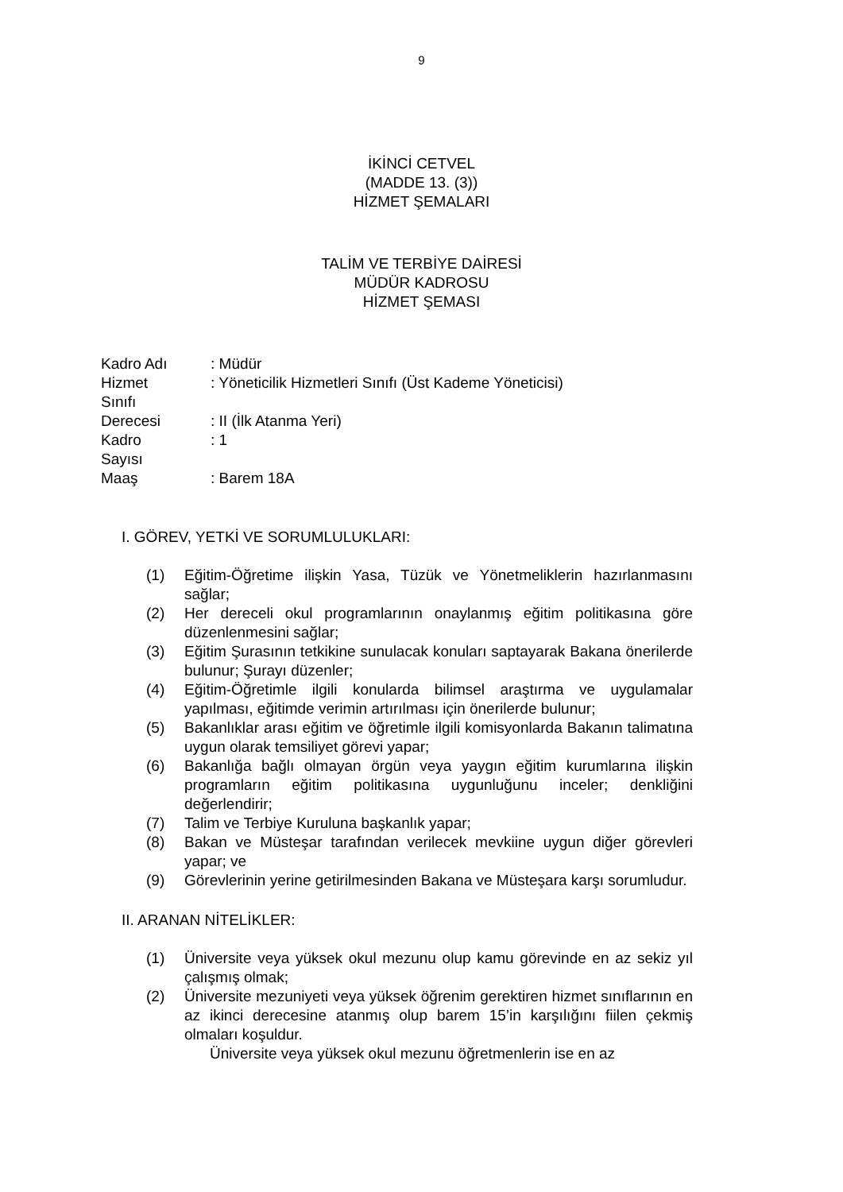9
İKİNCİ CETVEL
(MADDE 13. (3))
HİZMET ŞEMALARI
TALİM VE TERBİYE DAİRESİ
MÜDÜR KADROSU
HİZMET ŞEMASI
| Kadro Adı | : Müdür |
| Hizmet Sınıfı | : Yöneticilik Hizmetleri Sınıfı (Üst Kademe Yöneticisi) |
| Derecesi | : II (İlk Atanma Yeri) |
| Kadro Sayısı | : 1 |
| Maaş | : Barem 18A |
I. GÖREV, YETKİ VE SORUMLULUKLARI:
(1) Eğitim-Öğretime ilişkin Yasa, Tüzük ve Yönetmeliklerin hazırlanmasını sağlar;
(2) Her dereceli okul programlarının onaylanmış eğitim politikasına göre düzenlenmesini sağlar;
(3) Eğitim Şurasının tetkikine sunulacak konuları saptayarak Bakana önerilerde bulunur; Şurayı düzenler;
(4) Eğitim-Öğretimle ilgili konularda bilimsel araştırma ve uygulamalar yapılması, eğitimde verimin artırılması için önerilerde bulunur;
(5) Bakanlıklar arası eğitim ve öğretimle ilgili komisyonlarda Bakanın talimatına uygun olarak temsiliyet görevi yapar;
(6) Bakanlığa bağlı olmayan örgün veya yaygın eğitim kurumlarına ilişkin programların eğitim politikasına uygunluğunu inceler; denkliğini değerlendirir;
(7) Talim ve Terbiye Kuruluna başkanlık yapar;
(8) Bakan ve Müsteşar tarafından verilecek mevkiine uygun diğer görevleri yapar; ve
(9) Görevlerinin yerine getirilmesinden Bakana ve Müsteşara karşı sorumludur.
II. ARANAN NİTELİKLER:
(1) Üniversite veya yüksek okul mezunu olup kamu görevinde en az sekiz yıl çalışmış olmak;
(2) Üniversite mezuniyeti veya yüksek öğrenim gerektiren hizmet sınıflarının en az ikinci derecesine atanmış olup barem 15’in karşılığını fiilen çekmiş olmaları koşuldur.
Üniversite veya yüksek okul mezunu öğretmenlerin ise en az